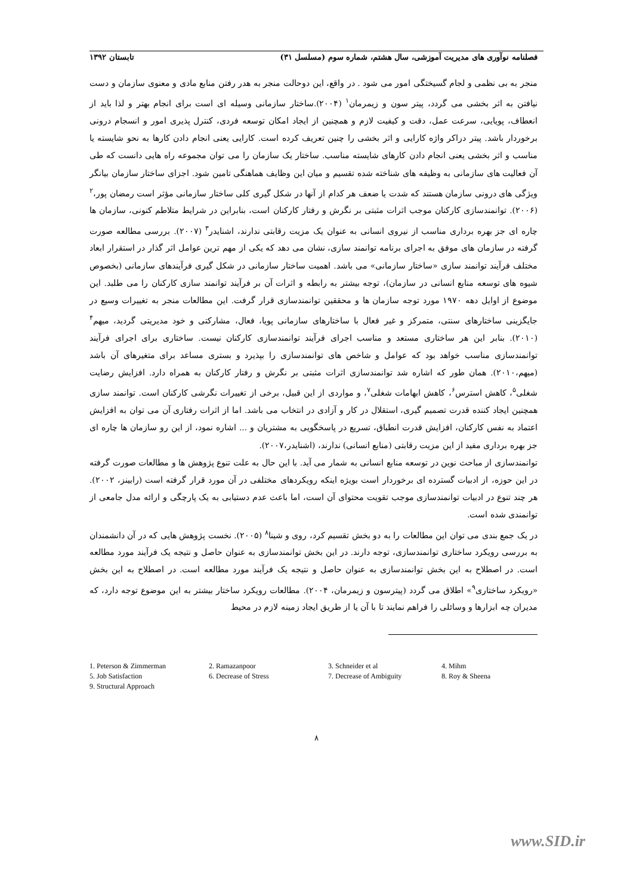فصلنامه نوآوری های مدیریت آموزشی، سال هشتم، شماره سوم (مسلسل ۳۱) تابستان ۱۳۹۲
منجر به بی نظمی و لجام گسیختگی امور می شود . در واقع، این دوحالت منجر به هدر رفتن منابع مادی و معنوی سازمان و دست نیافتن به اثر بخشی می گردد، پیتر سون و زیمرمان<sup>۱</sup> (۲۰۰۴).ساختار سازمانی وسیله ای است برای انجام بهتر و لذا باید از انعطاف، پویایی، سرعت عمل، دقت و کیفیت لازم و همچنین از ایجاد امکان توسعه فردی، کنترل پذیری امور و انسجام درونی برخوردار باشد. پیتر دراکر واژه کارایی و اثر بخشی را چنین تعریف کرده است. کارایی یعنی انجام دادن کارها به نحو شایسته یا مناسب و اثر بخشی یعنی انجام دادن کارهای شایسته مناسب. ساختار یک سازمان را می توان مجموعه راه هایی دانست که طی آن فعالیت های سازمانی به وظیفه های شناخته شده تقسیم و میان این وظایف هماهنگی تامین شود. اجزای ساختار سازمان بیانگر ویژگی های درونی سازمان هستند که شدت یا ضعف هر کدام از آنها در شکل گیری کلی ساختار سازمانی مؤثر است رمضان پور،<sup>۲</sup> (۲۰۰۶). توانمندسازی کارکنان موجب اثرات مثبتی بر نگرش و رفتار کارکنان است، بنابراین در شرایط متلاطم کنونی، سازمان ها چاره ای جز بهره برداری مناسب از نیروی انسانی به عنوان یک مزیت رقابتی ندارند، اشنایدر<sup>۳</sup> (۲۰۰۷). بررسی مطالعه صورت گرفته در سازمان های موفق به اجرای برنامه توانمند سازی، نشان می دهد که یکی از مهم ترین عوامل اثر گذار در استقرار ابعاد مختلف فرآیند توانمند سازی «ساختار سازمانی» می باشد. اهمیت ساختار سازمانی در شکل گیری فرآیندهای سازمانی (بخصوص شیوه های توسعه منابع انسانی در سازمان)، توجه بیشتر به رابطه و اثرات آن بر فرآیند توانمند سازی کارکنان را می طلبد. این موضوع از اوایل دهه ۱۹۷۰ مورد توجه سازمان ها و محققین توانمندسازی قرار گرفت. این مطالعات منجر به تغییرات وسیع در جایگزینی ساختارهای سنتی، متمرکز و غیر فعال با ساختارهای سازمانی پویا، فعال، مشارکتی و خود مدیریتی گردید، میهم<sup>۴</sup> (۲۰۱۰). بنابر این هر ساختاری مستعد و مناسب اجرای فرآیند توانمندسازی کارکنان نیست. ساختاری برای اجرای فرآیند توانمندسازی مناسب خواهد بود که عوامل و شاخص های توانمندسازی را بپذیرد و بستری مساعد برای متغیرهای آن باشد (میهم،۲۰۱۰). همان طور که اشاره شد توانمندسازی اثرات مثبتی بر نگرش و رفتار کارکنان به همراه دارد. افزایش رضایت شغلی<sup>۵</sup>، کاهش استرس<sup>۶</sup>، کاهش ابهامات شغلی<sup>۷</sup>، و مواردی از این قبیل، برخی از تغییرات نگرشی کارکنان است. توانمند سازی همچنین ایجاد کننده قدرت تصمیم گیری، استقلال در کار و آزادی در انتخاب می باشد. اما از اثرات رفتاری آن می توان به افزایش اعتماد به نفس کارکنان، افزایش قدرت انطباق، تسریع در پاسخگویی به مشتریان و ... اشاره نمود، از این رو سازمان ها چاره ای جز بهره برداری مفید از این مزیت رقابتی (منابع انسانی) ندارند، (اشنایدر،۲۰۰۷).
توانمندسازی از مباحث نوین در توسعه منابع انسانی به شمار می آید. با این حال به علت تنوع پژوهش ها و مطالعات صورت گرفته در این حوزه، از ادبیات گسترده ای برخوردار است بویژه اینکه رویکردهای مختلفی در آن مورد قرار گرفته است (رابینز، ۲۰۰۲). هر چند تنوع در ادبیات توانمندسازی موجب تقویت محتوای آن است، اما باعث عدم دستیابی به یک پارچگی و ارائه مدل جامعی از توانمندی شده است.
در یک جمع بندی می توان این مطالعات را به دو بخش تقسیم کرد، روی و شینا<sup>۸</sup> (۲۰۰۵). نخست پژوهش هایی که در آن دانشمندان به بررسی رویکرد ساختاری توانمندسازی، توجه دارند. در این بخش توانمندسازی به عنوان حاصل و نتیجه یک فرآیند مورد مطالعه است. در اصطلاح به این بخش توانمندسازی به عنوان حاصل و نتیجه یک فرآیند مورد مطالعه است. در اصطلاح به این بخش «رویکرد ساختاری<sup>۹</sup>» اطلاق می گردد (پیترسون و زیمرمان، ۲۰۰۴). مطالعات رویکرد ساختار بیشتر به این موضوع توجه دارد، که مدیران چه ابزارها و وسائلی را فراهم نمایند تا با آن یا از طریق ایجاد زمینه لازم در محیط
1. Peterson & Zimmerman 2. Ramazanpoor 3. Schneider et al 4. Mihm 5. Job Satisfaction 6. Decrease of Stress 7. Decrease of Ambiguity 8. Roy & Sheena 9. Structural Approach
۸
www.SID.ir